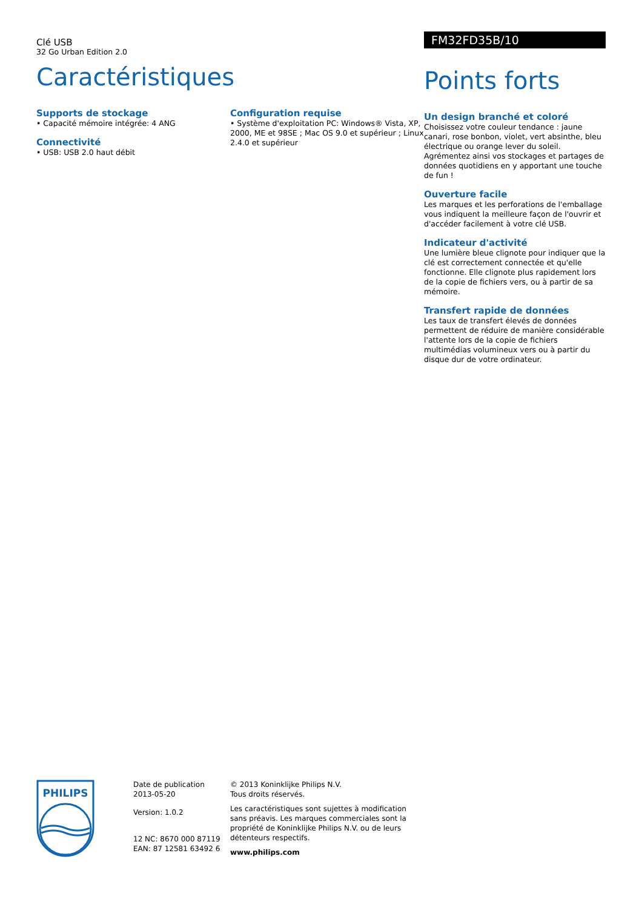Clé USB
32 Go Urban Edition 2.0
Caractéristiques
Supports de stockage
• Capacité mémoire intégrée: 4 ANG
Connectivité
• USB: USB 2.0 haut débit
Configuration requise
• Système d'exploitation PC: Windows® Vista, XP, 2000, ME et 98SE ; Mac OS 9.0 et supérieur ; Linux 2.4.0 et supérieur
FM32FD35B/10
Points forts
Un design branché et coloré
Choisissez votre couleur tendance : jaune canari, rose bonbon, violet, vert absinthe, bleu électrique ou orange lever du soleil. Agrémentez ainsi vos stockages et partages de données quotidiens en y apportant une touche de fun !
Ouverture facile
Les marques et les perforations de l'emballage vous indiquent la meilleure façon de l'ouvrir et d'accéder facilement à votre clé USB.
Indicateur d'activité
Une lumière bleue clignote pour indiquer que la clé est correctement connectée et qu'elle fonctionne. Elle clignote plus rapidement lors de la copie de fichiers vers, ou à partir de sa mémoire.
Transfert rapide de données
Les taux de transfert élevés de données permettent de réduire de manière considérable l'attente lors de la copie de fichiers multimédias volumineux vers ou à partir du disque dur de votre ordinateur.
PHILIPS
Date de publication
2013-05-20
Version: 1.0.2
12 NC: 8670 000 87119
EAN: 87 12581 63492 6
© 2013 Koninklijke Philips N.V.
Tous droits réservés.
Les caractéristiques sont sujettes à modification sans préavis. Les marques commerciales sont la propriété de Koninklijke Philips N.V. ou de leurs détenteurs respectifs.
www.philips.com